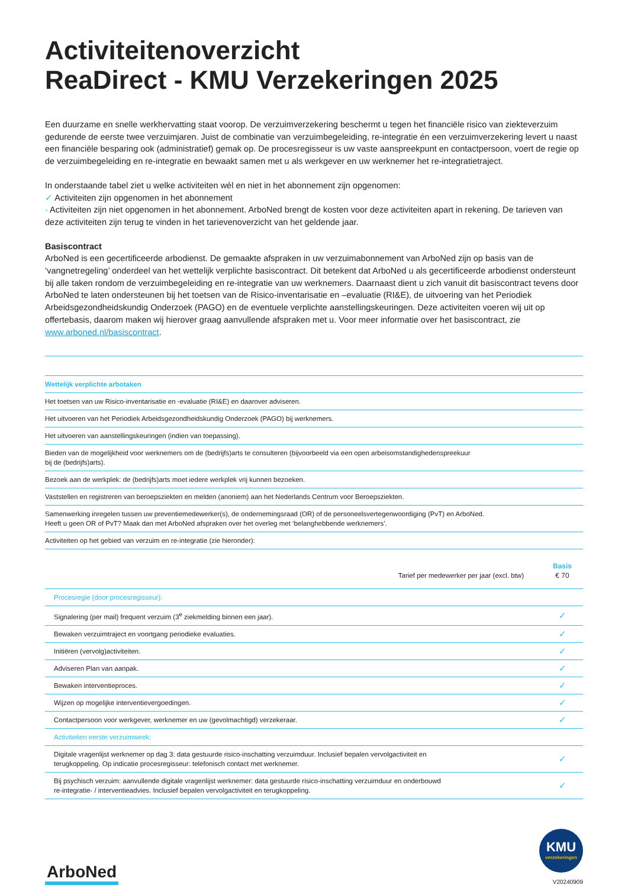Activiteitenoverzicht
ReaDirect - KMU Verzekeringen 2025
Een duurzame en snelle werkhervatting staat voorop. De verzuimverzekering beschermt u tegen het financiële risico van ziekteverzuim gedurende de eerste twee verzuimjaren. Juist de combinatie van verzuimbegeleiding, re-integratie én een verzuimverzekering levert u naast een financiële besparing ook (administratief) gemak op. De procesregisseur is uw vaste aanspreekpunt en contactpersoon, voert de regie op de verzuimbegeleiding en re-integratie en bewaakt samen met u als werkgever en uw werknemer het re-integratietraject.
In onderstaande tabel ziet u welke activiteiten wél en niet in het abonnement zijn opgenomen:
✓ Activiteiten zijn opgenomen in het abonnement
- Activiteiten zijn niet opgenomen in het abonnement. ArboNed brengt de kosten voor deze activiteiten apart in rekening. De tarieven van deze activiteiten zijn terug te vinden in het tarievenoverzicht van het geldende jaar.
Basiscontract
ArboNed is een gecertificeerde arbodienst. De gemaakte afspraken in uw verzuimabonnement van ArboNed zijn op basis van de ‘vangnetregeling’ onderdeel van het wettelijk verplichte basiscontract. Dit betekent dat ArboNed u als gecertificeerde arbodienst ondersteunt bij alle taken rondom de verzuimbegeleiding en re-integratie van uw werknemers. Daarnaast dient u zich vanuit dit basiscontract tevens door ArboNed te laten ondersteunen bij het toetsen van de Risico-inventarisatie en –evaluatie (RI&E), de uitvoering van het Periodiek Arbeidsgezondheidskundig Onderzoek (PAGO) en de eventuele verplichte aanstellingskeuringen. Deze activiteiten voeren wij uit op offertebasis, daarom maken wij hierover graag aanvullende afspraken met u. Voor meer informatie over het basiscontract, zie www.arboned.nl/basiscontract.
| Wettelijk verplichte arbotaken |
| Het toetsen van uw Risico-inventarisatie en -evaluatie (RI&E) en daarover adviseren. |
| Het uitvoeren van het Periodiek Arbeidsgezondheidskundig Onderzoek (PAGO) bij werknemers. |
| Het uitvoeren van aanstellingskeuringen (indien van toepassing). |
| Bieden van de mogelijkheid voor werknemers om de (bedrijfs)arts te consulteren (bijvoorbeeld via een open arbeisomstandighedenspreekuur bij de (bedrijfs)arts). |
| Bezoek aan de werkplek: de (bedrijfs)arts moet iedere werkplek vrij kunnen bezoeken. |
| Vaststellen en registreren van beroepsziekten en melden (anoniem) aan het Nederlands Centrum voor Beroepsziekten. |
| Samenwerking inregelen tussen uw preventiemedewerker(s), de ondernemingsraad (OR) of de personeelsvertegenwoordiging (PvT) en ArboNed. Heeft u geen OR of PvT? Maak dan met ArboNed afspraken over het overleg met ‘belanghebbende werknemers’. |
| Activiteiten op het gebied van verzuim en re-integratie (zie hieronder): |
| Tarief per medewerker per jaar (excl. btw) | Basis € 70 |
| Procesregie (door procesregisseur): | |
| Signalering (per mail) frequent verzuim (3<sup>e</sup> ziekmelding binnen een jaar). | ✓ |
| Bewaken verzuimtraject en voortgang periodieke evaluaties. | ✓ |
| Initiëren (vervolg)activiteiten. | ✓ |
| Adviseren Plan van aanpak. | ✓ |
| Bewaken interventieproces. | ✓ |
| Wijzen op mogelijke interventievergoedingen. | ✓ |
| Contactpersoon voor werkgever, werknemer en uw (gevolmachtigd) verzekeraar. | ✓ |
| Activiteiten eerste verzuimweek: | |
| Digitale vragenlijst werknemer op dag 3: data gestuurde risico-inschatting verzuimduur. Inclusief bepalen vervolgactiviteit en terugkoppeling. Op indicatie procesregisseur: telefonisch contact met werknemer. | ✓ |
| Bij psychisch verzuim: aanvullende digitale vragenlijst werknemer: data gestuurde risico-inschatting verzuimduur en onderbouwd re-integratie- / interventieadvies. Inclusief bepalen vervolgactiviteit en terugkoppeling. | ✓ |
ArboNed
KMU
verzekeringen
V20240909